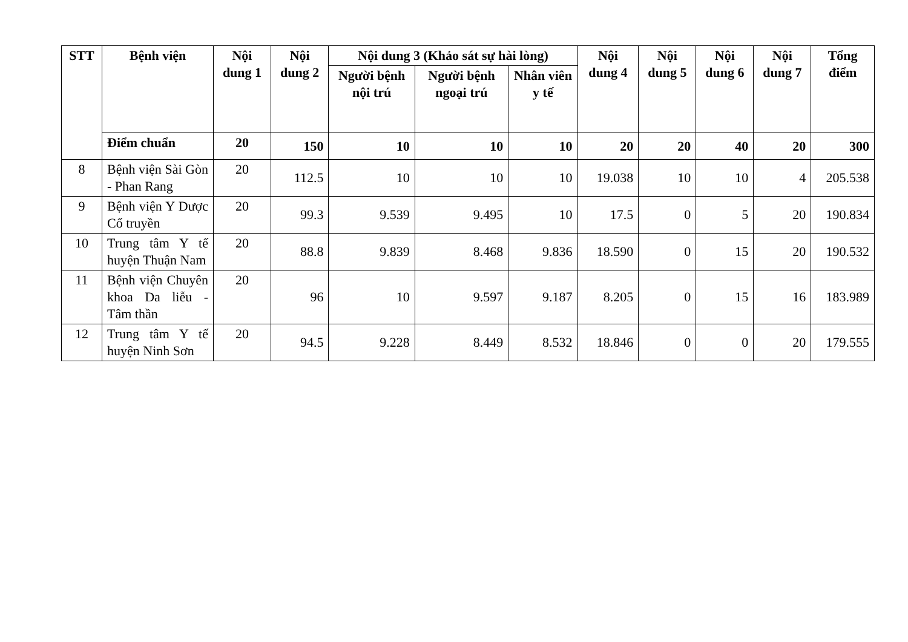| STT | Bệnh viện | Nội dung 1 | Nội dung 2 | Nội dung 3 (Khảo sát sự hài lòng) | | | Nội dung 4 | Nội dung 5 | Nội dung 6 | Nội dung 7 | Tổng điểm |
| --- | --- | --- | --- | --- | --- | --- | --- | --- | --- | --- | --- |
| | | | | Người bệnh nội trú | Người bệnh ngoại trú | Nhân viên y tế | | | | | |
| | Điểm chuẩn | 20 | 150 | 10 | 10 | 10 | 20 | 20 | 40 | 20 | 300 |
| 8 | Bệnh viện Sài Gòn - Phan Rang | 20 | 112.5 | 10 | 10 | 10 | 19.038 | 10 | 10 | 4 | 205.538 |
| 9 | Bệnh viện Y Dược Cổ truyền | 20 | 99.3 | 9.539 | 9.495 | 10 | 17.5 | 0 | 5 | 20 | 190.834 |
| 10 | Trung tâm Y tế huyện Thuận Nam | 20 | 88.8 | 9.839 | 8.468 | 9.836 | 18.590 | 0 | 15 | 20 | 190.532 |
| 11 | Bệnh viện Chuyên khoa Da liễu - Tâm thần | 20 | 96 | 10 | 9.597 | 9.187 | 8.205 | 0 | 15 | 16 | 183.989 |
| 12 | Trung tâm Y tế huyện Ninh Sơn | 20 | 94.5 | 9.228 | 8.449 | 8.532 | 18.846 | 0 | 0 | 20 | 179.555 |